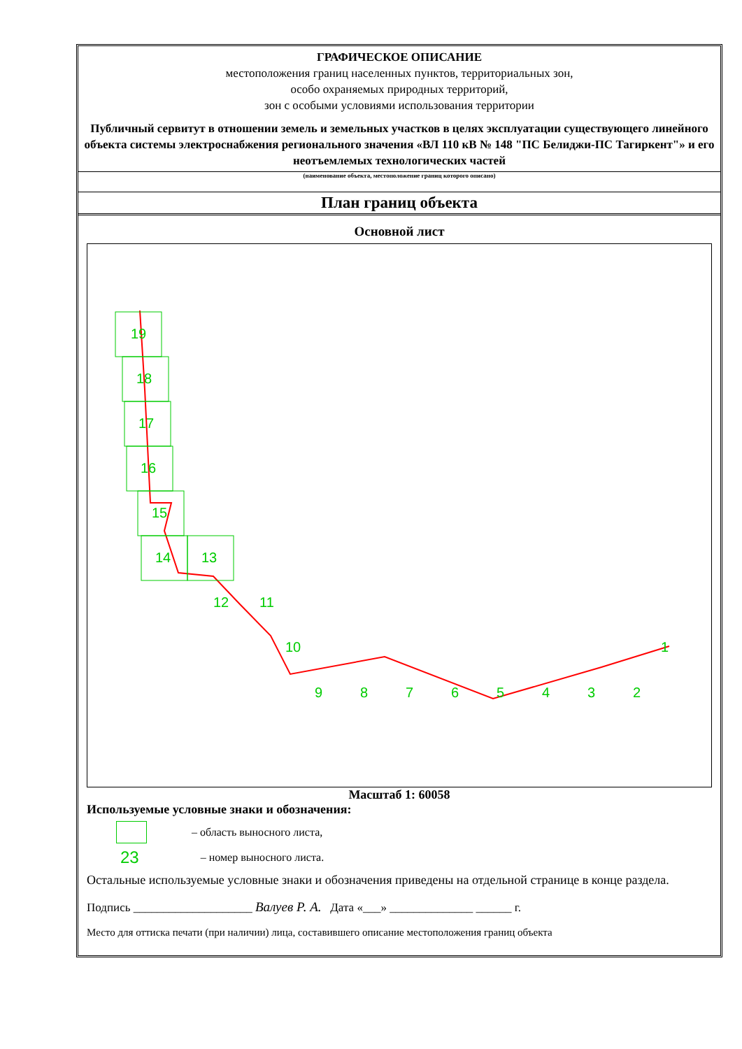ГРАФИЧЕСКОЕ ОПИСАНИЕ
местоположения границ населенных пунктов, территориальных зон,
особо охраняемых природных территорий,
зон с особыми условиями использования территории
Публичный сервитут в отношении земель и земельных участков в целях эксплуатации существующего линейного объекта системы электроснабжения регионального значения «ВЛ 110 кВ № 148 "ПС Белиджи-ПС Тагиркент"» и его неотъемлемых технологических частей
(наименование объекта, местоположение границ которого описано)
План границ объекта
Основной лист
19
18
17
16
15
14
13
12
11
10
9
8
7
6
5
4
3
2
1
Масштаб 1: 60058
Используемые условные знаки и обозначения:
– область выносного листа,
23 – номер выносного листа.
Остальные используемые условные знаки и обозначения приведены на отдельной странице в конце раздела.
Подпись ____________________ Валуев Р. А. Дата «___» ______________ ______ г.
Место для оттиска печати (при наличии) лица, составившего описание местоположения границ объекта